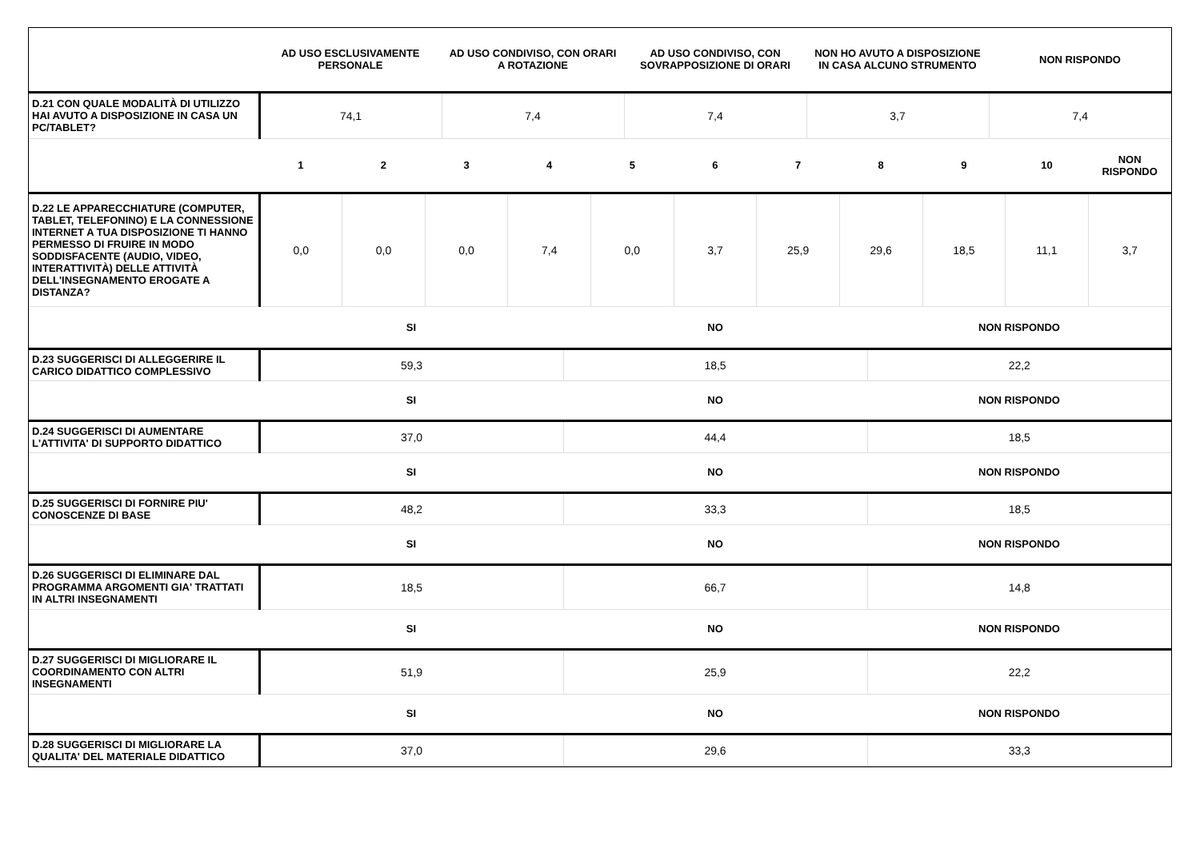| | AD USO ESCLUSIVAMENTE PERSONALE | AD USO CONDIVISO, CON ORARI A ROTAZIONE | AD USO CONDIVISO, CON SOVRAPPOSIZIONE DI ORARI | NON HO AVUTO A DISPOSIZIONE IN CASA ALCUNO STRUMENTO | NON RISPONDO |
| --- | --- | --- | --- | --- | --- |
| D.21 CON QUALE MODALITÀ DI UTILIZZO HAI AVUTO A DISPOSIZIONE IN CASA UN PC/TABLET? | 74,1 | 7,4 | 7,4 | 3,7 | 7,4 |
| | 1 | 2 | 3 | 4 | 5 | 6 | 7 | 8 | 9 | 10 | NON RISPONDO |
| --- | --- | --- | --- | --- | --- | --- | --- | --- | --- | --- | --- |
| D.22 LE APPARECCHIATURE (COMPUTER, TABLET, TELEFONINO) E LA CONNESSIONE INTERNET A TUA DISPOSIZIONE TI HANNO PERMESSO DI FRUIRE IN MODO SODDISFACENTE (AUDIO, VIDEO, INTERATTIVITÀ) DELLE ATTIVITÀ DELL'INSEGNAMENTO EROGATE A DISTANZA? | 0,0 | 0,0 | 0,0 | 7,4 | 0,0 | 3,7 | 25,9 | 29,6 | 18,5 | 11,1 | 3,7 |
| | SI | NO | NON RISPONDO |
| --- | --- | --- | --- |
| D.23 SUGGERISCI DI ALLEGGERIRE IL CARICO DIDATTICO COMPLESSIVO | 59,3 | 18,5 | 22,2 |
| | SI | NO | NON RISPONDO |
| D.24 SUGGERISCI DI AUMENTARE L'ATTIVITA' DI SUPPORTO DIDATTICO | 37,0 | 44,4 | 18,5 |
| | SI | NO | NON RISPONDO |
| D.25 SUGGERISCI DI FORNIRE PIU' CONOSCENZE DI BASE | 48,2 | 33,3 | 18,5 |
| | SI | NO | NON RISPONDO |
| D.26 SUGGERISCI DI ELIMINARE DAL PROGRAMMA ARGOMENTI GIA' TRATTATI IN ALTRI INSEGNAMENTI | 18,5 | 66,7 | 14,8 |
| | SI | NO | NON RISPONDO |
| D.27 SUGGERISCI DI MIGLIORARE IL COORDINAMENTO CON ALTRI INSEGNAMENTI | 51,9 | 25,9 | 22,2 |
| | SI | NO | NON RISPONDO |
| D.28 SUGGERISCI DI MIGLIORARE LA QUALITA' DEL MATERIALE DIDATTICO | 37,0 | 29,6 | 33,3 |